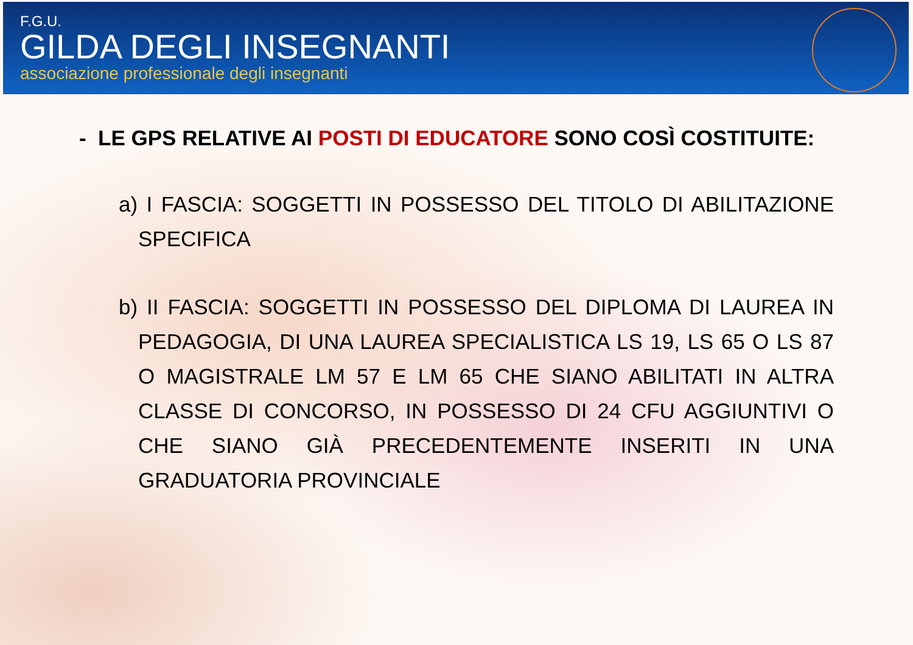F.G.U.
GILDA DEGLI INSEGNANTI
associazione professionale degli insegnanti
- LE GPS RELATIVE AI POSTI DI EDUCATORE SONO COSÌ COSTITUITE:
a) I FASCIA: SOGGETTI IN POSSESSO DEL TITOLO DI ABILITAZIONE SPECIFICA
b) II FASCIA: SOGGETTI IN POSSESSO DEL DIPLOMA DI LAUREA IN PEDAGOGIA, DI UNA LAUREA SPECIALISTICA LS 19, LS 65 O LS 87 O MAGISTRALE LM 57 E LM 65 CHE SIANO ABILITATI IN ALTRA CLASSE DI CONCORSO, IN POSSESSO DI 24 CFU AGGIUNTIVI O CHE SIANO GIÀ PRECEDENTEMENTE INSERITI IN UNA GRADUATORIA PROVINCIALE